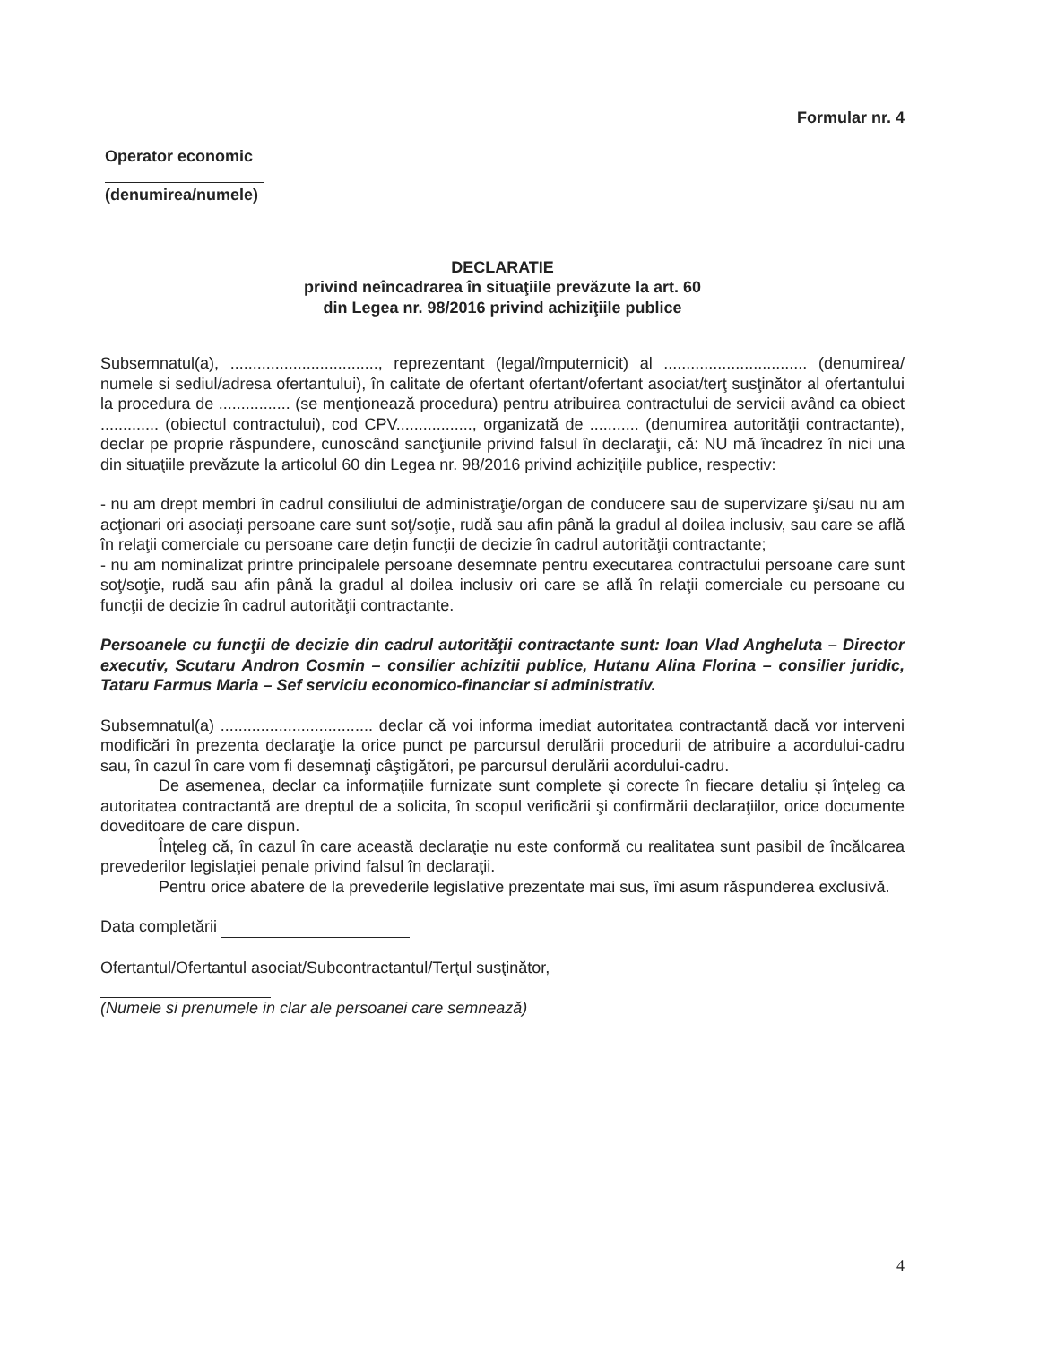Formular nr. 4
Operator economic
(denumirea/numele)
DECLARATIE
privind neîncadrarea în situaţiile prevăzute la art. 60
din Legea nr. 98/2016 privind achiziţiile publice
Subsemnatul(a), ................................., reprezentant (legal/împuternicit) al ................................ (denumirea/ numele si sediul/adresa ofertantului), în calitate de ofertant ofertant/ofertant asociat/terţ susţinător al ofertantului la procedura de ................ (se menţionează procedura) pentru atribuirea contractului de servicii având ca obiect ............. (obiectul contractului), cod CPV................., organizată de ........... (denumirea autorităţii contractante), declar pe proprie răspundere, cunoscând sancţiunile privind falsul în declaraţii, că: NU mă încadrez în nici una din situaţiile prevăzute la articolul 60 din Legea nr. 98/2016 privind achiziţiile publice, respectiv:
- nu am drept membri în cadrul consiliului de administraţie/organ de conducere sau de supervizare şi/sau nu am acţionari ori asociaţi persoane care sunt soţ/soţie, rudă sau afin până la gradul al doilea inclusiv, sau care se află în relaţii comerciale cu persoane care deţin funcţii de decizie în cadrul autorităţii contractante;
- nu am nominalizat printre principalele persoane desemnate pentru executarea contractului persoane care sunt soţ/soţie, rudă sau afin până la gradul al doilea inclusiv ori care se află în relaţii comerciale cu persoane cu funcţii de decizie în cadrul autorităţii contractante.
Persoanele cu funcţii de decizie din cadrul autorităţii contractante sunt: Ioan Vlad Angheluta – Director executiv, Scutaru Andron Cosmin – consilier achizitii publice, Hutanu Alina Florina – consilier juridic, Tataru Farmus Maria – Sef serviciu economico-financiar si administrativ.
Subsemnatul(a) .................................. declar că voi informa imediat autoritatea contractantă dacă vor interveni modificări în prezenta declaraţie la orice punct pe parcursul derulării procedurii de atribuire a acordului-cadru sau, în cazul în care vom fi desemnaţi câştigători, pe parcursul derulării acordului-cadru.
De asemenea, declar ca informaţiile furnizate sunt complete şi corecte în fiecare detaliu şi înţeleg ca autoritatea contractantă are dreptul de a solicita, în scopul verificării şi confirmării declaraţiilor, orice documente doveditoare de care dispun.
Înţeleg că, în cazul în care această declaraţie nu este conformă cu realitatea sunt pasibil de încălcarea prevederilor legislaţiei penale privind falsul în declaraţii.
Pentru orice abatere de la prevederile legislative prezentate mai sus, îmi asum răspunderea exclusivă.
Data completării
Ofertantul/Ofertantul asociat/Subcontractantul/Terţul susţinător,
(Numele si prenumele in clar ale persoanei care semnează)
4